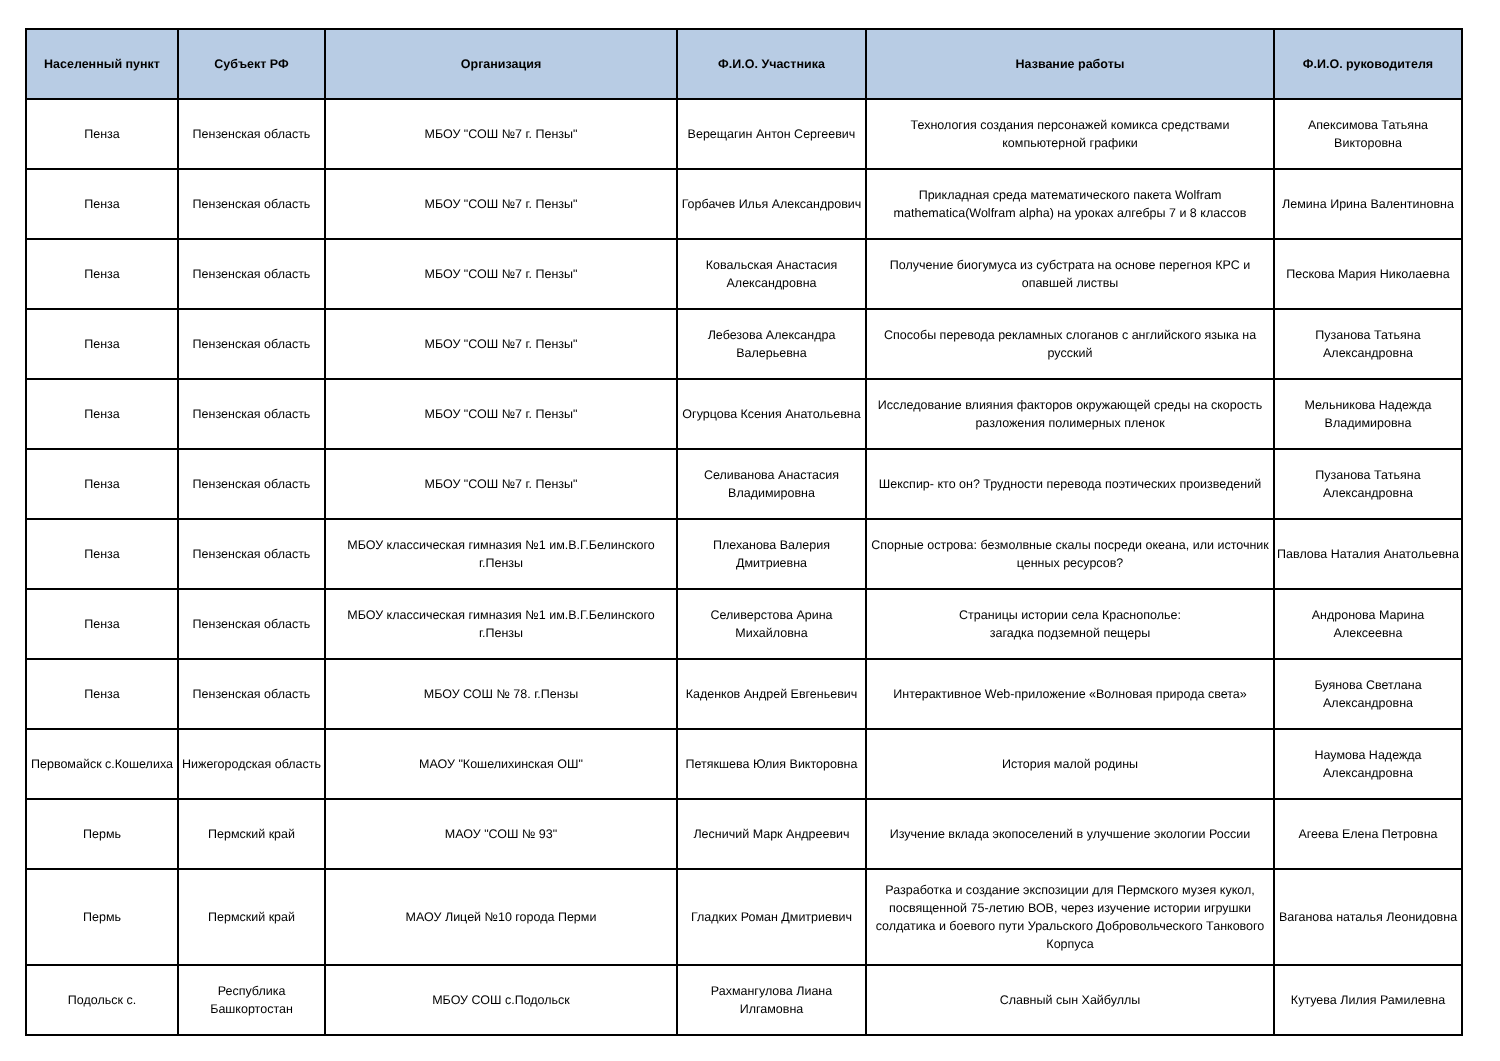| Населенный пункт | Субъект РФ | Организация | Ф.И.О. Участника | Название работы | Ф.И.О. руководителя |
| --- | --- | --- | --- | --- | --- |
| Пенза | Пензенская область | МБОУ "СОШ №7 г. Пензы" | Верещагин Антон Сергеевич | Технология создания персонажей комикса средствами компьютерной графики | Апексимова Татьяна Викторовна |
| Пенза | Пензенская область | МБОУ "СОШ №7 г. Пензы" | Горбачев Илья Александрович | Прикладная среда математического пакета Wolfram mathematica(Wolfram alpha) на уроках алгебры 7 и 8 классов | Лемина Ирина Валентиновна |
| Пенза | Пензенская область | МБОУ "СОШ №7 г. Пензы" | Ковальская Анастасия Александровна | Получение биогумуса из субстрата на основе перегноя КРС и опавшей листвы | Пескова Мария Николаевна |
| Пенза | Пензенская область | МБОУ "СОШ №7 г. Пензы" | Лебезова Александра Валерьевна | Способы перевода рекламных слоганов с английского языка на русский | Пузанова Татьяна Александровна |
| Пенза | Пензенская область | МБОУ "СОШ №7 г. Пензы" | Огурцова Ксения Анатольевна | Исследование влияния факторов окружающей среды на скорость разложения полимерных пленок | Мельникова Надежда Владимировна |
| Пенза | Пензенская область | МБОУ "СОШ №7 г. Пензы" | Селиванова Анастасия Владимировна | Шекспир- кто он? Трудности перевода поэтических произведений | Пузанова Татьяна Александровна |
| Пенза | Пензенская область | МБОУ классическая гимназия №1 им.В.Г.Белинского г.Пензы | Плеханова Валерия Дмитриевна | Спорные острова: безмолвные скалы посреди океана, или источник ценных ресурсов? | Павлова Наталия Анатольевна |
| Пенза | Пензенская область | МБОУ классическая гимназия №1 им.В.Г.Белинского г.Пензы | Селиверстова Арина Михайловна | Страницы истории села Краснополье: загадка подземной пещеры | Андронова Марина Алексеевна |
| Пенза | Пензенская область | МБОУ СОШ № 78. г.Пензы | Каденков Андрей Евгеньевич | Интерактивное Web-приложение «Волновая природа света» | Буянова Светлана Александровна |
| Первомайск с.Кошелиха | Нижегородская область | МАОУ "Кошелихинская ОШ" | Петякшева Юлия Викторовна | История малой родины | Наумова Надежда Александровна |
| Пермь | Пермский край | МАОУ "СОШ № 93" | Лесничий Марк Андреевич | Изучение вклада экопоселений в улучшение экологии России | Агеева Елена Петровна |
| Пермь | Пермский край | МАОУ Лицей №10 города Перми | Гладких Роман Дмитриевич | Разработка и создание экспозиции для Пермского музея кукол, посвященной 75-летию ВОВ, через изучение истории игрушки солдатика и боевого пути Уральского Добровольческого Танкового Корпуса | Ваганова наталья Леонидовна |
| Подольск с. | Республика Башкортостан | МБОУ СОШ с.Подольск | Рахмангулова Лиана Илгамовна | Славный сын Хайбуллы | Кутуева Лилия Рамилевна |